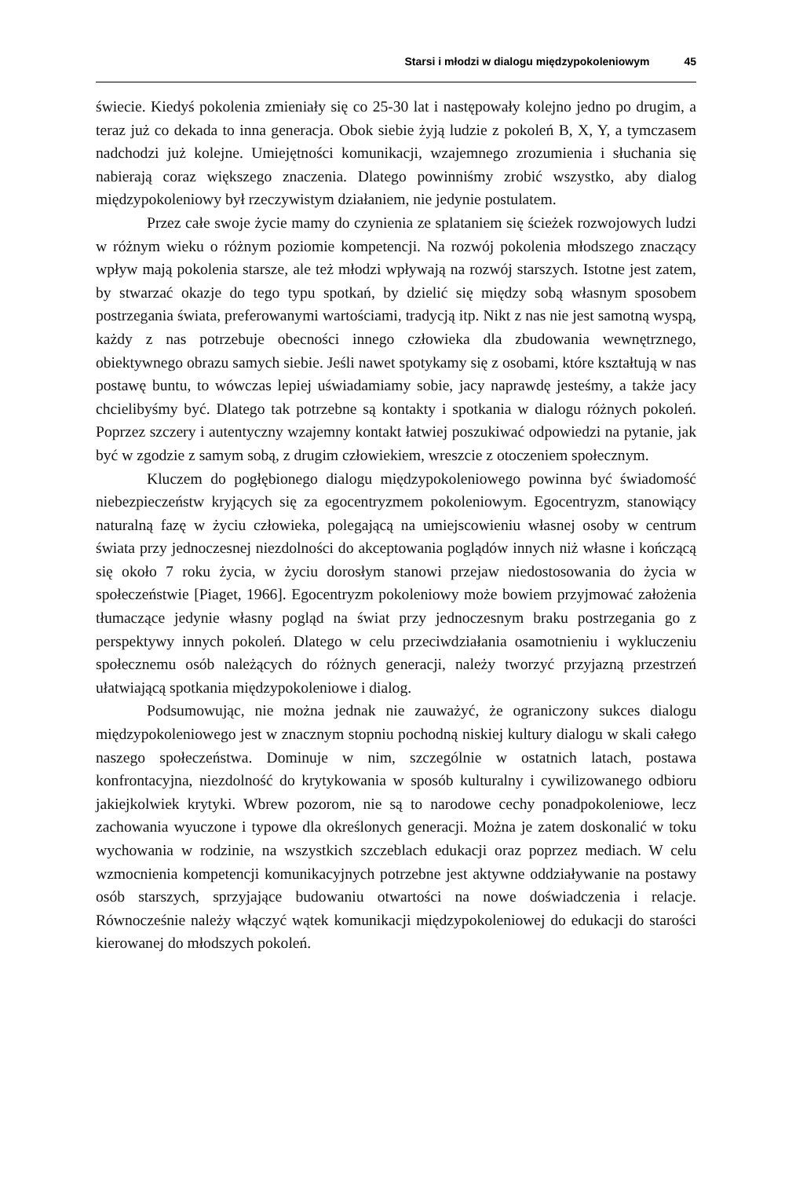Starsi i młodzi w dialogu międzypokoleniowym 45
świecie. Kiedyś pokolenia zmieniały się co 25-30 lat i następowały kolejno jedno po drugim, a teraz już co dekada to inna generacja. Obok siebie żyją ludzie z pokoleń B, X, Y, a tymczasem nadchodzi już kolejne. Umiejętności komunikacji, wzajemnego zrozumienia i słuchania się nabierają coraz większego znaczenia. Dlatego powinniśmy zrobić wszystko, aby dialog międzypokoleniowy był rzeczywistym działaniem, nie jedynie postulatem.
Przez całe swoje życie mamy do czynienia ze splataniem się ścieżek rozwojowych ludzi w różnym wieku o różnym poziomie kompetencji. Na rozwój pokolenia młodszego znaczący wpływ mają pokolenia starsze, ale też młodzi wpływają na rozwój starszych. Istotne jest zatem, by stwarzać okazje do tego typu spotkań, by dzielić się między sobą własnym sposobem postrzegania świata, preferowanymi wartościami, tradycją itp. Nikt z nas nie jest samotną wyspą, każdy z nas potrzebuje obecności innego człowieka dla zbudowania wewnętrznego, obiektywnego obrazu samych siebie. Jeśli nawet spotykamy się z osobami, które kształtują w nas postawę buntu, to wówczas lepiej uświadamiamy sobie, jacy naprawdę jesteśmy, a także jacy chcielibyśmy być. Dlatego tak potrzebne są kontakty i spotkania w dialogu różnych pokoleń. Poprzez szczery i autentyczny wzajemny kontakt łatwiej poszukiwać odpowiedzi na pytanie, jak być w zgodzie z samym sobą, z drugim człowiekiem, wreszcie z otoczeniem społecznym.
Kluczem do pogłębionego dialogu międzypokoleniowego powinna być świadomość niebezpieczeństw kryjących się za egocentryzmem pokoleniowym. Egocentryzm, stanowiący naturalną fazę w życiu człowieka, polegającą na umiejscowieniu własnej osoby w centrum świata przy jednoczesnej niezdolności do akceptowania poglądów innych niż własne i kończącą się około 7 roku życia, w życiu dorosłym stanowi przejaw niedostosowania do życia w społeczeństwie [Piaget, 1966]. Egocentryzm pokoleniowy może bowiem przyjmować założenia tłumaczące jedynie własny pogląd na świat przy jednoczesnym braku postrzegania go z perspektywy innych pokoleń. Dlatego w celu przeciwdziałania osamotnieniu i wykluczeniu społecznemu osób należących do różnych generacji, należy tworzyć przyjazną przestrzeń ułatwiającą spotkania międzypokoleniowe i dialog.
Podsumowując, nie można jednak nie zauważyć, że ograniczony sukces dialogu międzypokoleniowego jest w znacznym stopniu pochodną niskiej kultury dialogu w skali całego naszego społeczeństwa. Dominuje w nim, szczególnie w ostatnich latach, postawa konfrontacyjna, niezdolność do krytykowania w sposób kulturalny i cywilizowanego odbioru jakiejkolwiek krytyki. Wbrew pozorom, nie są to narodowe cechy ponadpokoleniowe, lecz zachowania wyuczone i typowe dla określonych generacji. Można je zatem doskonalić w toku wychowania w rodzinie, na wszystkich szczeblach edukacji oraz poprzez mediach. W celu wzmocnienia kompetencji komunikacyjnych potrzebne jest aktywne oddziaływanie na postawy osób starszych, sprzyjające budowaniu otwartości na nowe doświadczenia i relacje. Równocześnie należy włączyć wątek komunikacji międzypokoleniowej do edukacji do starości kierowanej do młodszych pokoleń.